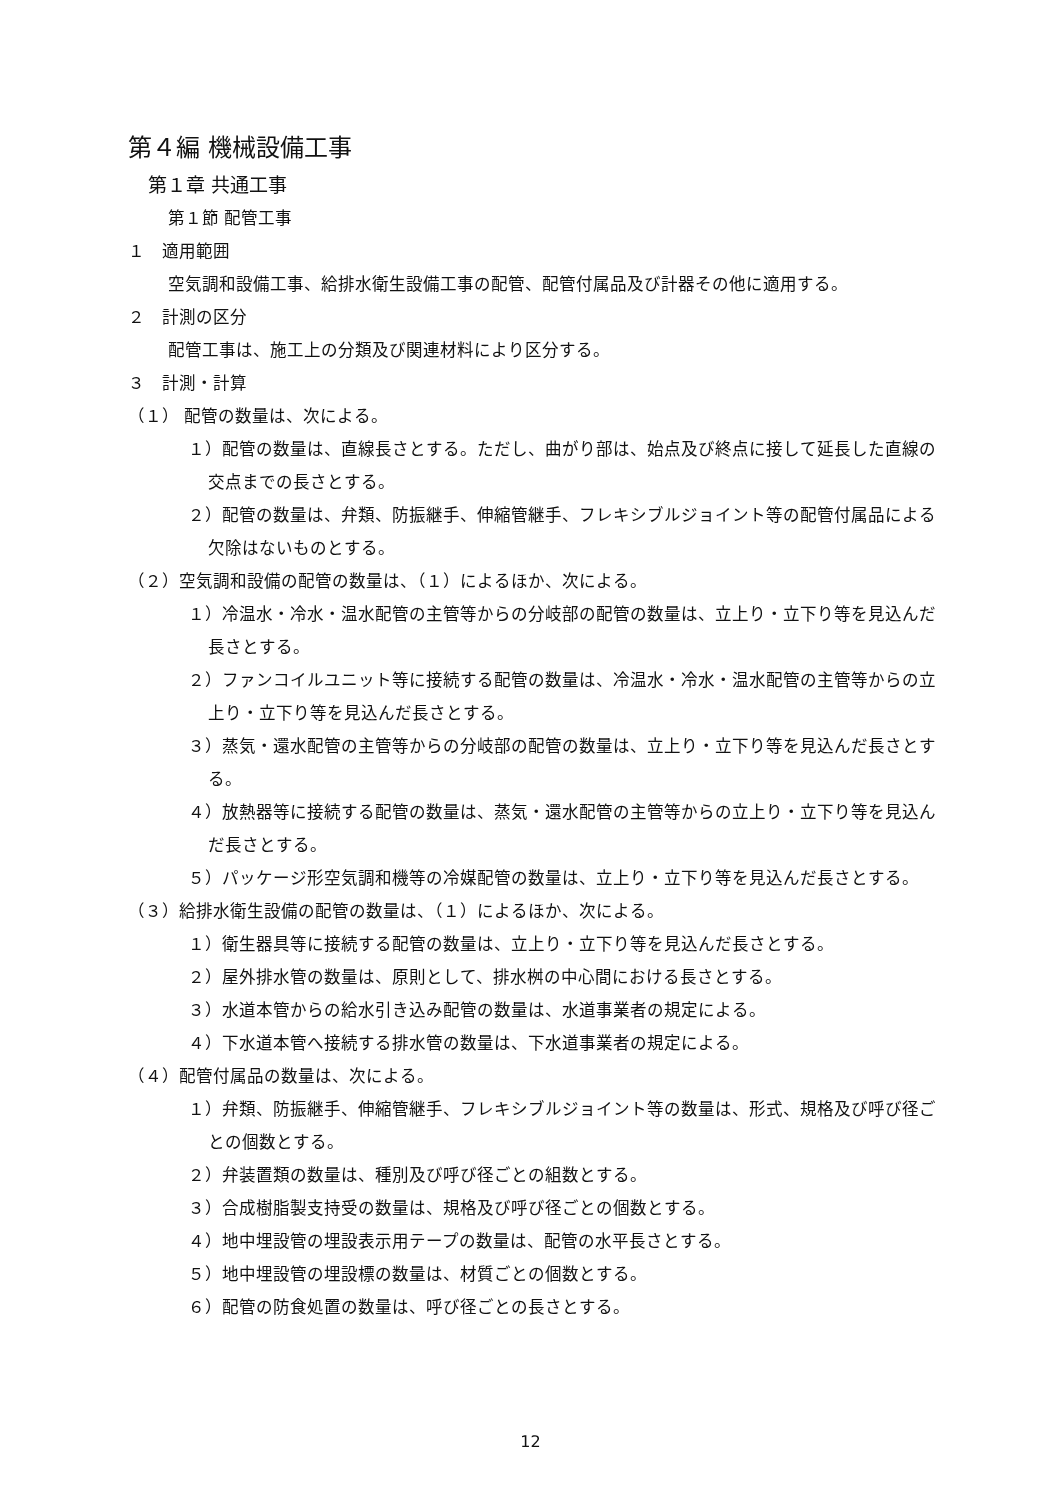第４編 機械設備工事
第１章 共通工事
第１節 配管工事
１　適用範囲
空気調和設備工事、給排水衛生設備工事の配管、配管付属品及び計器その他に適用する。
２　計測の区分
配管工事は、施工上の分類及び関連材料により区分する。
３　計測・計算
（１） 配管の数量は、次による。
１）配管の数量は、直線長さとする。ただし、曲がり部は、始点及び終点に接して延長した直線の交点までの長さとする。
２）配管の数量は、弁類、防振継手、伸縮管継手、フレキシブルジョイント等の配管付属品による欠除はないものとする。
（２）空気調和設備の配管の数量は、（１）によるほか、次による。
１）冷温水・冷水・温水配管の主管等からの分岐部の配管の数量は、立上り・立下り等を見込んだ長さとする。
２）ファンコイルユニット等に接続する配管の数量は、冷温水・冷水・温水配管の主管等からの立上り・立下り等を見込んだ長さとする。
３）蒸気・還水配管の主管等からの分岐部の配管の数量は、立上り・立下り等を見込んだ長さとする。
４）放熱器等に接続する配管の数量は、蒸気・還水配管の主管等からの立上り・立下り等を見込んだ長さとする。
５）パッケージ形空気調和機等の冷媒配管の数量は、立上り・立下り等を見込んだ長さとする。
（３）給排水衛生設備の配管の数量は、（１）によるほか、次による。
１）衛生器具等に接続する配管の数量は、立上り・立下り等を見込んだ長さとする。
２）屋外排水管の数量は、原則として、排水桝の中心間における長さとする。
３）水道本管からの給水引き込み配管の数量は、水道事業者の規定による。
４）下水道本管へ接続する排水管の数量は、下水道事業者の規定による。
（４）配管付属品の数量は、次による。
１）弁類、防振継手、伸縮管継手、フレキシブルジョイント等の数量は、形式、規格及び呼び径ごとの個数とする。
２）弁装置類の数量は、種別及び呼び径ごとの組数とする。
３）合成樹脂製支持受の数量は、規格及び呼び径ごとの個数とする。
４）地中埋設管の埋設表示用テープの数量は、配管の水平長さとする。
５）地中埋設管の埋設標の数量は、材質ごとの個数とする。
６）配管の防食処置の数量は、呼び径ごとの長さとする。
12